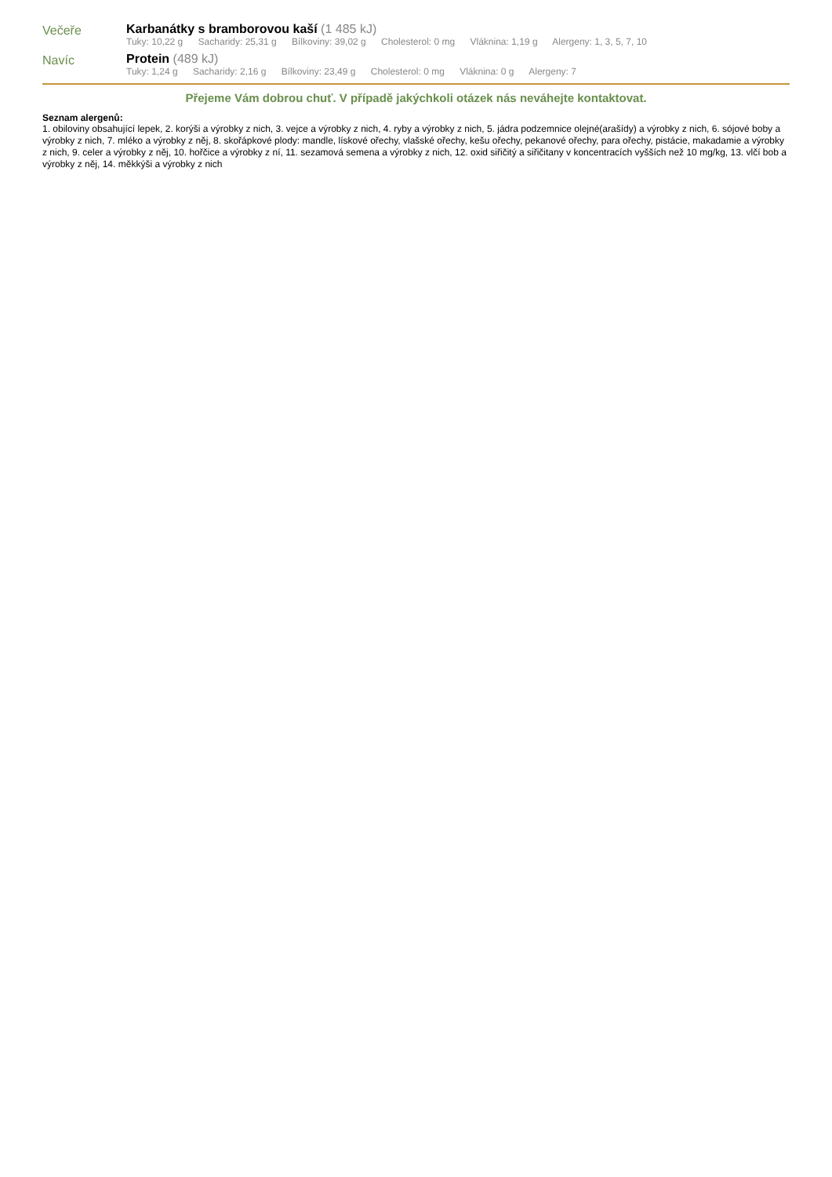Večeře Karbanátky s bramborovou kaší (1 485 kJ)
Tuky: 10,22 g Sacharidy: 25,31 g Bílkoviny: 39,02 g Cholesterol: 0 mg Vláknina: 1,19 g Alergeny: 1, 3, 5, 7, 10
Navíc Protein (489 kJ)
Tuky: 1,24 g Sacharidy: 2,16 g Bílkoviny: 23,49 g Cholesterol: 0 mg Vláknina: 0 g Alergeny: 7
Přejeme Vám dobrou chuť. V případě jakýchkoli otázek nás neváhejte kontaktovat.
Seznam alergenů:
1. obiloviny obsahující lepek, 2. korýši a výrobky z nich, 3. vejce a výrobky z nich, 4. ryby a výrobky z nich, 5. jádra podzemnice olejné(arašídy) a výrobky z nich, 6. sójové boby a výrobky z nich, 7. mléko a výrobky z něj, 8. skořápkové plody: mandle, lískové ořechy, vlašské ořechy, kešu ořechy, pekanové ořechy, para ořechy, pistácie, makadamie a výrobky z nich, 9. celer a výrobky z něj, 10. hořčice a výrobky z ní, 11. sezamová semena a výrobky z nich, 12. oxid siřičitý a siřičitany v koncentracích vyšších než 10 mg/kg, 13. vlčí bob a výrobky z něj, 14. měkkýši a výrobky z nich